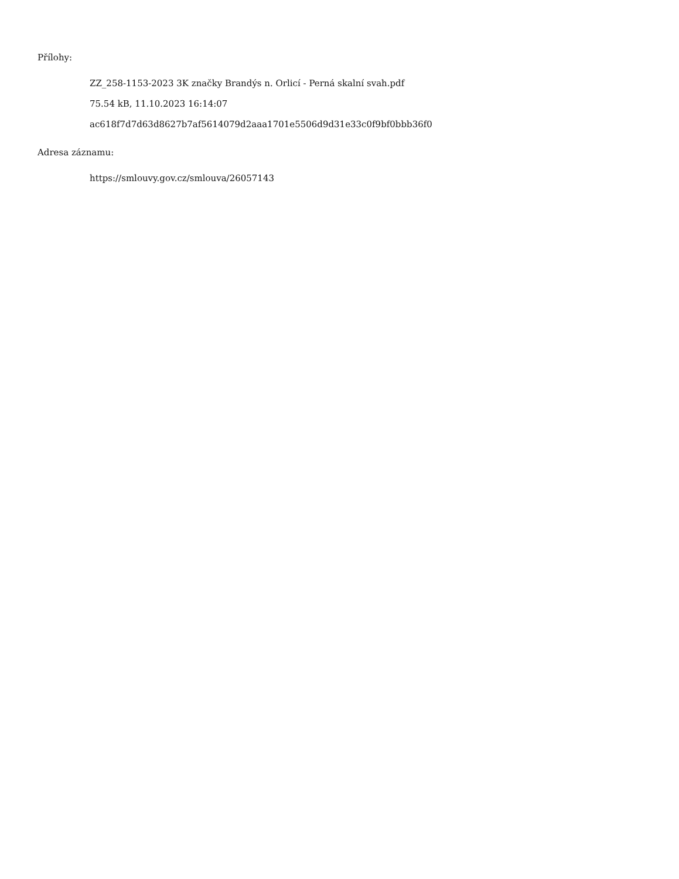Přílohy:
ZZ_258-1153-2023 3K značky Brandýs n. Orlicí - Perná skalní svah.pdf
75.54 kB, 11.10.2023 16:14:07
ac618f7d7d63d8627b7af5614079d2aaa1701e5506d9d31e33c0f9bf0bbb36f0
Adresa záznamu:
https://smlouvy.gov.cz/smlouva/26057143